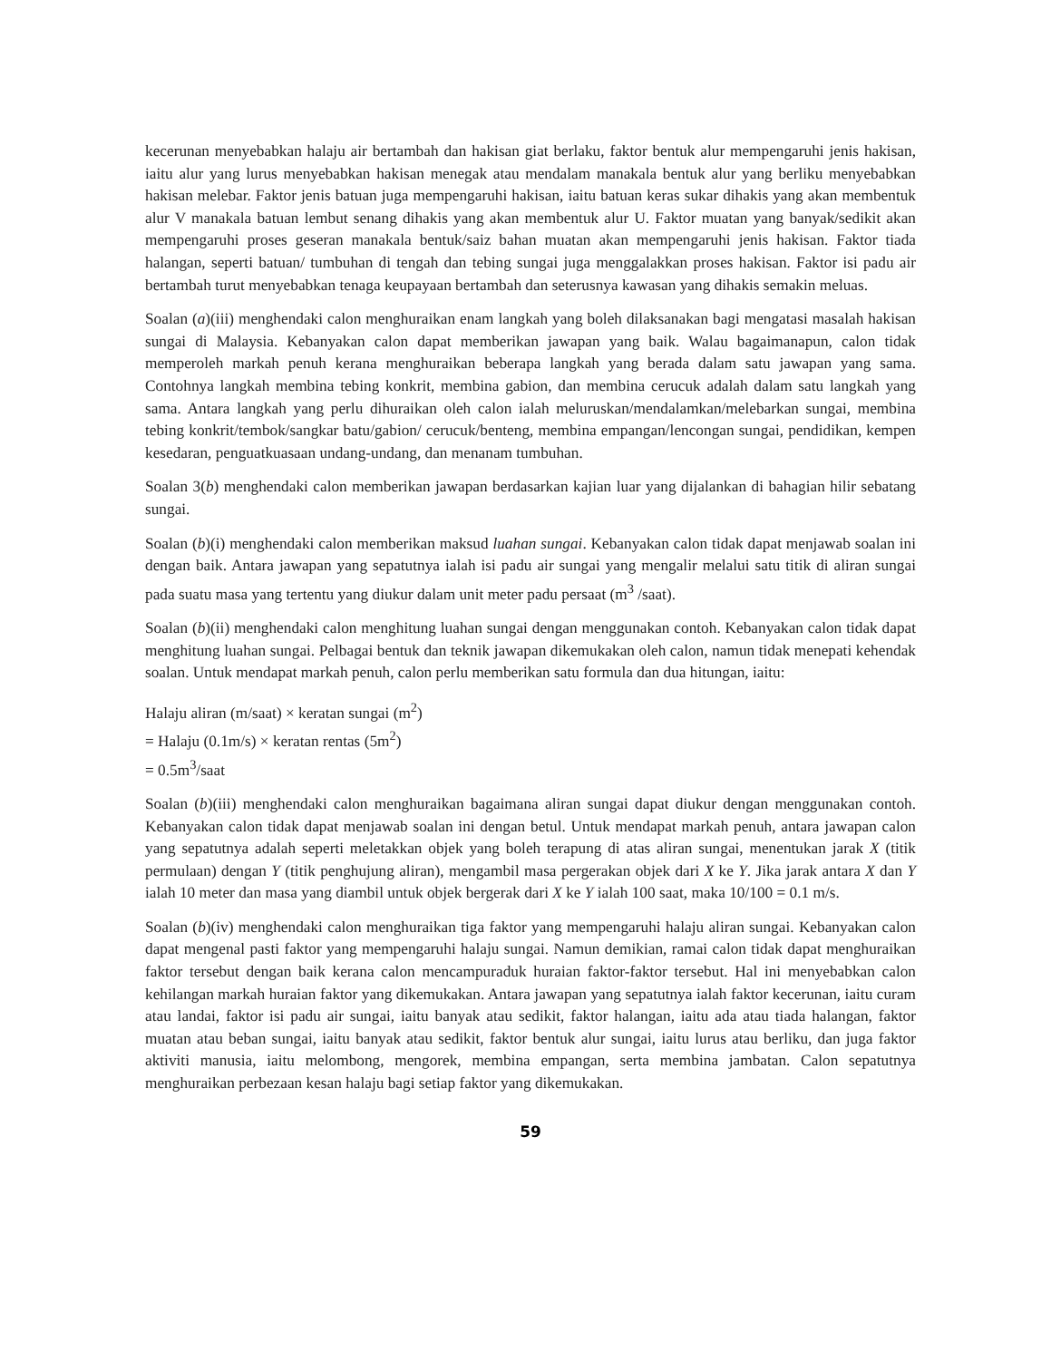kecerunan menyebabkan halaju air bertambah dan hakisan giat berlaku, faktor bentuk alur mempengaruhi jenis hakisan, iaitu alur yang lurus menyebabkan hakisan menegak atau mendalam manakala bentuk alur yang berliku menyebabkan hakisan melebar. Faktor jenis batuan juga mempengaruhi hakisan, iaitu batuan keras sukar dihakis yang akan membentuk alur V manakala batuan lembut senang dihakis yang akan membentuk alur U. Faktor muatan yang banyak/sedikit akan mempengaruhi proses geseran manakala bentuk/saiz bahan muatan akan mempengaruhi jenis hakisan. Faktor tiada halangan, seperti batuan/ tumbuhan di tengah dan tebing sungai juga menggalakkan proses hakisan. Faktor isi padu air bertambah turut menyebabkan tenaga keupayaan bertambah dan seterusnya kawasan yang dihakis semakin meluas.
Soalan (a)(iii) menghendaki calon menghuraikan enam langkah yang boleh dilaksanakan bagi mengatasi masalah hakisan sungai di Malaysia. Kebanyakan calon dapat memberikan jawapan yang baik. Walau bagaimanapun, calon tidak memperoleh markah penuh kerana menghuraikan beberapa langkah yang berada dalam satu jawapan yang sama. Contohnya langkah membina tebing konkrit, membina gabion, dan membina cerucuk adalah dalam satu langkah yang sama. Antara langkah yang perlu dihuraikan oleh calon ialah meluruskan/mendalamkan/melebarkan sungai, membina tebing konkrit/tembok/sangkar batu/gabion/ cerucuk/benteng, membina empangan/lencongan sungai, pendidikan, kempen kesedaran, penguatkuasaan undang-undang, dan menanam tumbuhan.
Soalan 3(b) menghendaki calon memberikan jawapan berdasarkan kajian luar yang dijalankan di bahagian hilir sebatang sungai.
Soalan (b)(i) menghendaki calon memberikan maksud luahan sungai. Kebanyakan calon tidak dapat menjawab soalan ini dengan baik. Antara jawapan yang sepatutnya ialah isi padu air sungai yang mengalir melalui satu titik di aliran sungai pada suatu masa yang tertentu yang diukur dalam unit meter padu persaat (m<sup>3</sup> /saat).
Soalan (b)(ii) menghendaki calon menghitung luahan sungai dengan menggunakan contoh. Kebanyakan calon tidak dapat menghitung luahan sungai. Pelbagai bentuk dan teknik jawapan dikemukakan oleh calon, namun tidak menepati kehendak soalan. Untuk mendapat markah penuh, calon perlu memberikan satu formula dan dua hitungan, iaitu:
Halaju aliran (m/saat) × keratan sungai (m<sup>2</sup>)
= Halaju (0.1m/s) × keratan rentas (5m<sup>2</sup>)
= 0.5m<sup>3</sup>/saat
Soalan (b)(iii) menghendaki calon menghuraikan bagaimana aliran sungai dapat diukur dengan menggunakan contoh. Kebanyakan calon tidak dapat menjawab soalan ini dengan betul. Untuk mendapat markah penuh, antara jawapan calon yang sepatutnya adalah seperti meletakkan objek yang boleh terapung di atas aliran sungai, menentukan jarak X (titik permulaan) dengan Y (titik penghujung aliran), mengambil masa pergerakan objek dari X ke Y. Jika jarak antara X dan Y ialah 10 meter dan masa yang diambil untuk objek bergerak dari X ke Y ialah 100 saat, maka 10/100 = 0.1 m/s.
Soalan (b)(iv) menghendaki calon menghuraikan tiga faktor yang mempengaruhi halaju aliran sungai. Kebanyakan calon dapat mengenal pasti faktor yang mempengaruhi halaju sungai. Namun demikian, ramai calon tidak dapat menghuraikan faktor tersebut dengan baik kerana calon mencampuraduk huraian faktor-faktor tersebut. Hal ini menyebabkan calon kehilangan markah huraian faktor yang dikemukakan. Antara jawapan yang sepatutnya ialah faktor kecerunan, iaitu curam atau landai, faktor isi padu air sungai, iaitu banyak atau sedikit, faktor halangan, iaitu ada atau tiada halangan, faktor muatan atau beban sungai, iaitu banyak atau sedikit, faktor bentuk alur sungai, iaitu lurus atau berliku, dan juga faktor aktiviti manusia, iaitu melombong, mengorek, membina empangan, serta membina jambatan. Calon sepatutnya menghuraikan perbezaan kesan halaju bagi setiap faktor yang dikemukakan.
59